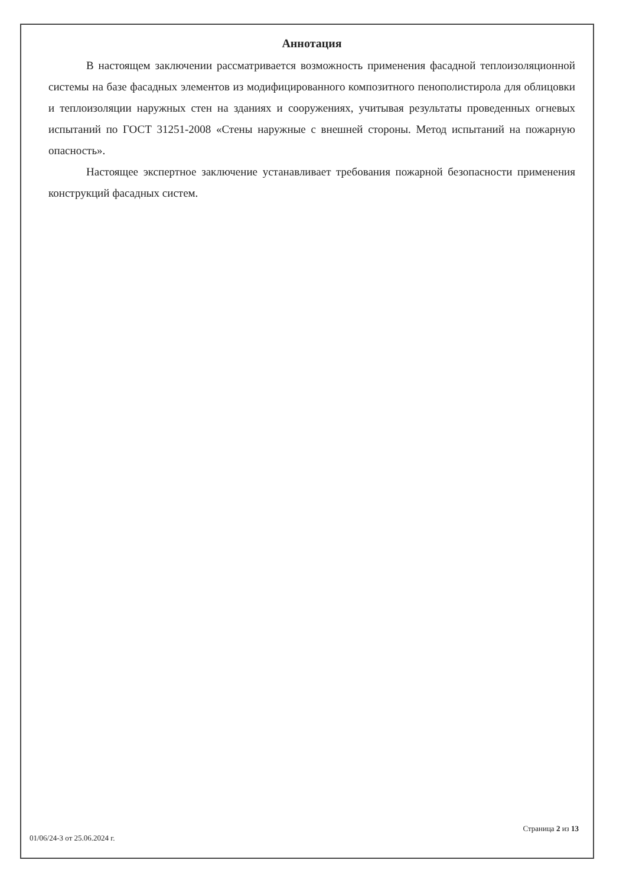Аннотация
В настоящем заключении рассматривается возможность применения фасадной теплоизоляционной системы на базе фасадных элементов из модифицированного композитного пенополистирола для облицовки и теплоизоляции наружных стен на зданиях и сооружениях, учитывая результаты проведенных огневых испытаний по ГОСТ 31251-2008 «Стены наружные с внешней стороны. Метод испытаний на пожарную опасность».
Настоящее экспертное заключение устанавливает требования пожарной безопасности применения конструкций фасадных систем.
01/06/24-3 от 25.06.2024 г. Страница 2 из 13